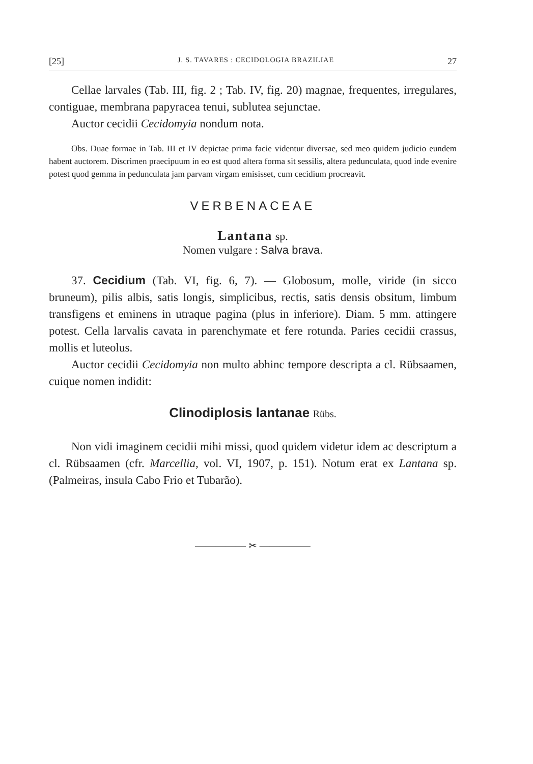[25] J. S. TAVARES : CECIDOLOGIA BRAZILIAE 27
Cellae larvales (Tab. III, fig. 2 ; Tab. IV, fig. 20) magnae, frequentes, irregulares, contiguae, membrana papyracea tenui, sublutea sejunctae.
Auctor cecidii Cecidomyia nondum nota.
Obs. Duae formae in Tab. III et IV depictae prima facie videntur diversae, sed meo quidem judicio eundem habent auctorem. Discrimen praecipuum in eo est quod altera forma sit sessilis, altera pedunculata, quod inde evenire potest quod gemma in pedunculata jam parvam virgam emisisset, cum cecidium procreavit.
VERBENACEAE
Lantana sp.
Nomen vulgare : Salva brava.
37. Cecidium (Tab. VI, fig. 6, 7). — Globosum, molle, viride (in sicco bruneum), pilis albis, satis longis, simplicibus, rectis, satis densis obsitum, limbum transfigens et eminens in utraque pagina (plus in inferiore). Diam. 5 mm. attingere potest. Cella larvalis cavata in parenchymate et fere rotunda. Paries cecidii crassus, mollis et luteolus.
Auctor cecidii Cecidomyia non multo abhinc tempore descripta a cl. Rübsaamen, cuique nomen indidit:
Clinodiplosis lantanae Rübs.
Non vidi imaginem cecidii mihi missi, quod quidem videtur idem ac descriptum a cl. Rübsaamen (cfr. Marcellia, vol. VI, 1907, p. 151). Notum erat ex Lantana sp. (Palmeiras, insula Cabo Frio et Tubarão).
————— ✂ —————